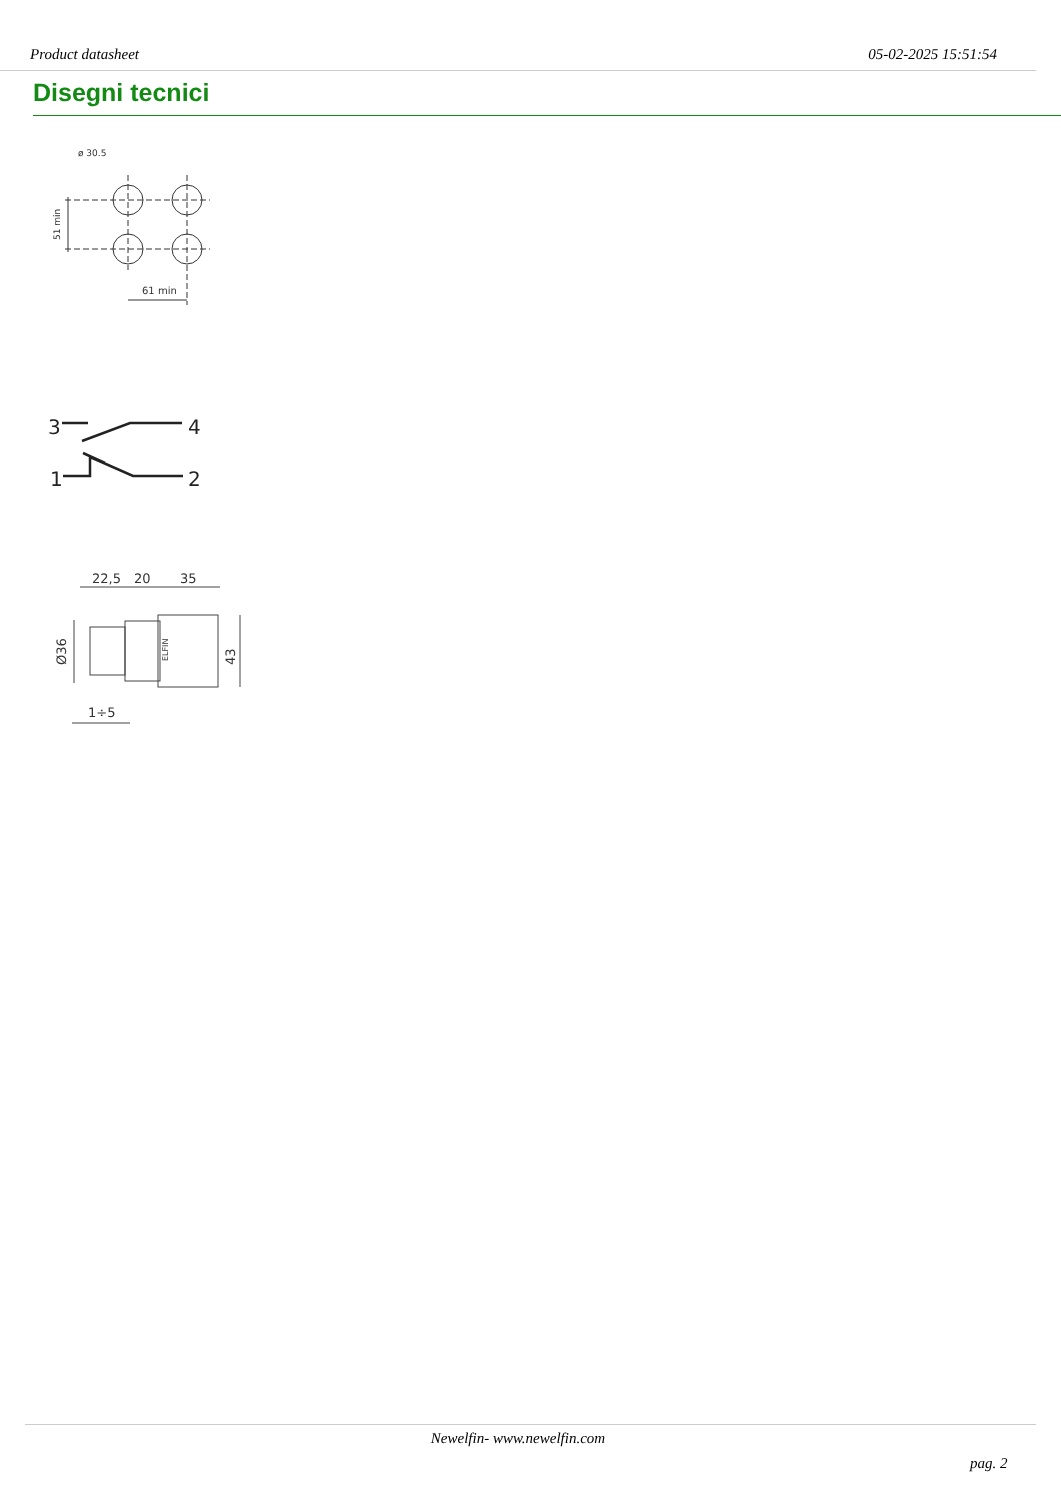Product datasheet 05-02-2025 15:51:54
Disegni tecnici
ø 30.5
61 min
51 min
3
4
1
2
22,5
20
35
1÷5
Ø36
43
ELFIN
Newelfin- www.newelfin.com
pag. 2